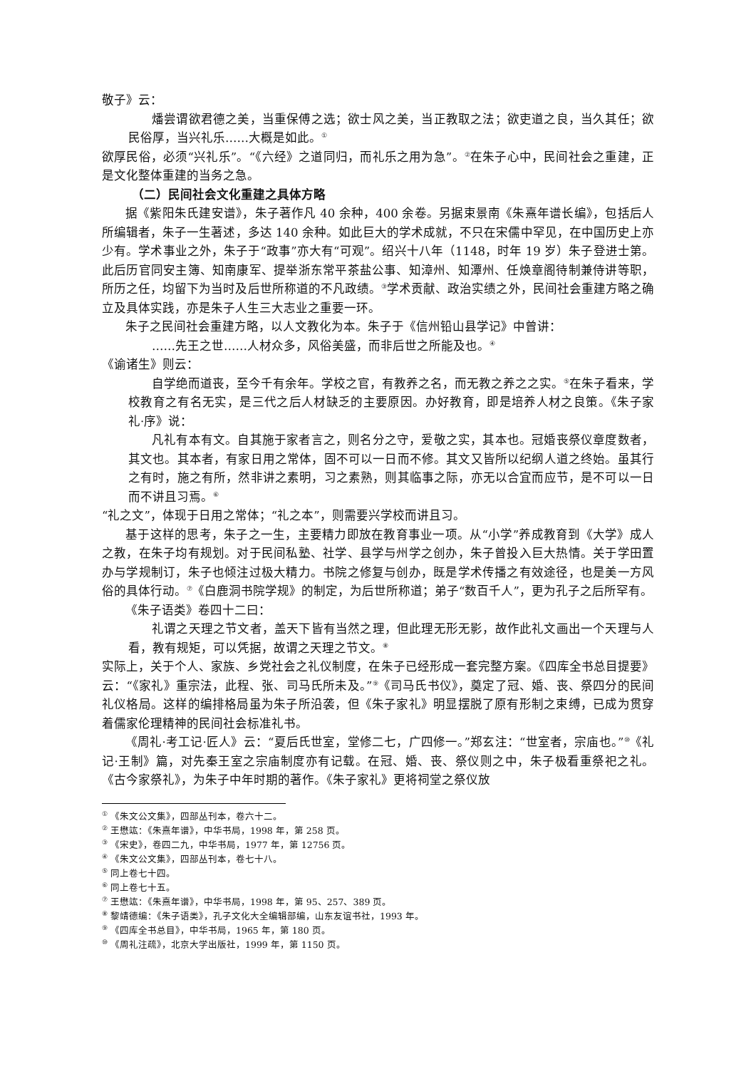敬子》云：
燔尝谓欲君德之美，当重保傅之选；欲士风之美，当正教取之法；欲吏道之良，当久其任；欲民俗厚，当兴礼乐……大概是如此。<sup>①</sup>
欲厚民俗，必须“兴礼乐”。“《六经》之道同归，而礼乐之用为急”。<sup>②</sup>在朱子心中，民间社会之重建，正是文化整体重建的当务之急。
（二）民间社会文化重建之具体方略
据《紫阳朱氏建安谱》，朱子著作凡 40 余种，400 余卷。另据束景南《朱熹年谱长编》，包括后人所编辑者，朱子一生著述，多达 140 余种。如此巨大的学术成就，不只在宋儒中罕见，在中国历史上亦少有。学术事业之外，朱子于“政事”亦大有“可观”。绍兴十八年（1148，时年 19 岁）朱子登进士第。此后历官同安主簿、知南康军、提举浙东常平茶盐公事、知漳州、知潭州、任焕章阁待制兼侍讲等职，所历之任，均留下为当时及后世所称道的不凡政绩。<sup>③</sup>学术贡献、政治实绩之外，民间社会重建方略之确立及具体实践，亦是朱子人生三大志业之重要一环。
朱子之民间社会重建方略，以人文教化为本。朱子于《信州铅山县学记》中曾讲：
……先王之世……人材众多，风俗美盛，而非后世之所能及也。<sup>④</sup>
《谕诸生》则云：
自学绝而道丧，至今千有余年。学校之官，有教养之名，而无教之养之之实。<sup>⑤</sup>在朱子看来，学校教育之有名无实，是三代之后人材缺乏的主要原因。办好教育，即是培养人材之良策。《朱子家礼·序》说：
凡礼有本有文。自其施于家者言之，则名分之守，爱敬之实，其本也。冠婚丧祭仪章度数者，其文也。其本者，有家日用之常体，固不可以一日而不修。其文又皆所以纪纲人道之终始。虽其行之有时，施之有所，然非讲之素明，习之素熟，则其临事之际，亦无以合宜而应节，是不可以一日而不讲且习焉。<sup>⑥</sup>
“礼之文”，体现于日用之常体；“礼之本”，则需要兴学校而讲且习。
基于这样的思考，朱子之一生，主要精力即放在教育事业一项。从“小学”养成教育到《大学》成人之教，在朱子均有规划。对于民间私塾、社学、县学与州学之创办，朱子曾投入巨大热情。关于学田置办与学规制订，朱子也倾注过极大精力。书院之修复与创办，既是学术传播之有效途径，也是美一方风俗的具体行动。<sup>⑦</sup>《白鹿洞书院学规》的制定，为后世所称道；弟子“数百千人”，更为孔子之后所罕有。
《朱子语类》卷四十二曰：
礼谓之天理之节文者，盖天下皆有当然之理，但此理无形无影，故作此礼文画出一个天理与人看，教有规矩，可以凭据，故谓之天理之节文。<sup>⑧</sup>
实际上，关于个人、家族、乡党社会之礼仪制度，在朱子已经形成一套完整方案。《四库全书总目提要》云：“《家礼》重宗法，此程、张、司马氏所未及。”<sup>⑨</sup>《司马氏书仪》，奠定了冠、婚、丧、祭四分的民间礼仪格局。这样的编排格局虽为朱子所沿袭，但《朱子家礼》明显摆脱了原有形制之束缚，已成为贯穿着儒家伦理精神的民间社会标准礼书。
《周礼·考工记·匠人》云：“夏后氏世室，堂修二七，广四修一。”郑玄注：“世室者，宗庙也。”<sup>⑩</sup>《礼记·王制》篇，对先秦王室之宗庙制度亦有记载。在冠、婚、丧、祭仪则之中，朱子极看重祭祀之礼。《古今家祭礼》，为朱子中年时期的著作。《朱子家礼》更将祠堂之祭仪放
<sup>①</sup> 《朱文公文集》，四部丛刊本，卷六十二。
<sup>②</sup> 王懋竑：《朱熹年谱》，中华书局，1998 年，第 258 页。
<sup>③</sup> 《宋史》，卷四二九，中华书局，1977 年，第 12756 页。
<sup>④</sup> 《朱文公文集》，四部丛刊本，卷七十八。
<sup>⑤</sup> 同上卷七十四。
<sup>⑥</sup> 同上卷七十五。
<sup>⑦</sup> 王懋竑：《朱熹年谱》，中华书局，1998 年，第 95、257、389 页。
<sup>⑧</sup> 黎靖德编：《朱子语类》，孔子文化大全编辑部编，山东友谊书社，1993 年。
<sup>⑨</sup> 《四库全书总目》，中华书局，1965 年，第 180 页。
<sup>⑩</sup> 《周礼注疏》，北京大学出版社，1999 年，第 1150 页。